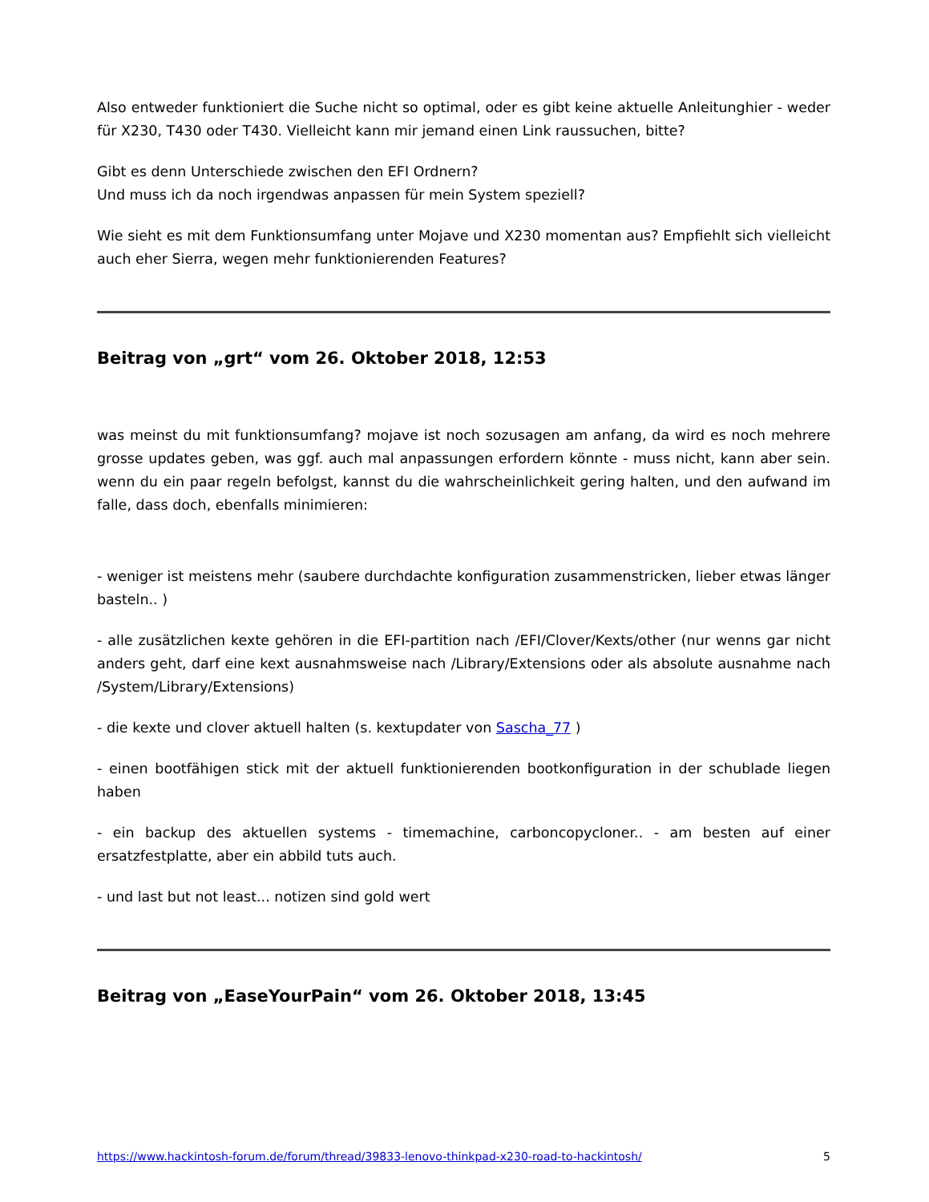Also entweder funktioniert die Suche nicht so optimal, oder es gibt keine aktuelle Anleitunghier - weder für X230, T430 oder T430. Vielleicht kann mir jemand einen Link raussuchen, bitte?
Gibt es denn Unterschiede zwischen den EFI Ordnern?
Und muss ich da noch irgendwas anpassen für mein System speziell?
Wie sieht es mit dem Funktionsumfang unter Mojave und X230 momentan aus? Empfiehlt sich vielleicht auch eher Sierra, wegen mehr funktionierenden Features?
Beitrag von „grt“ vom 26. Oktober 2018, 12:53
was meinst du mit funktionsumfang? mojave ist noch sozusagen am anfang, da wird es noch mehrere grosse updates geben, was ggf. auch mal anpassungen erfordern könnte - muss nicht, kann aber sein. wenn du ein paar regeln befolgst, kannst du die wahrscheinlichkeit gering halten, und den aufwand im falle, dass doch, ebenfalls minimieren:
- weniger ist meistens mehr (saubere durchdachte konfiguration zusammenstricken, lieber etwas länger basteln.. )
- alle zusätzlichen kexte gehören in die EFI-partition nach /EFI/Clover/Kexts/other (nur wenns gar nicht anders geht, darf eine kext ausnahmsweise nach /Library/Extensions oder als absolute ausnahme nach /System/Library/Extensions)
- die kexte und clover aktuell halten (s. kextupdater von Sascha_77 )
- einen bootfähigen stick mit der aktuell funktionierenden bootkonfiguration in der schublade liegen haben
- ein backup des aktuellen systems - timemachine, carboncopycloner.. - am besten auf einer ersatzfestplatte, aber ein abbild tuts auch.
- und last but not least... notizen sind gold wert
Beitrag von „EaseYourPain“ vom 26. Oktober 2018, 13:45
https://www.hackintosh-forum.de/forum/thread/39833-lenovo-thinkpad-x230-road-to-hackintosh/ 5